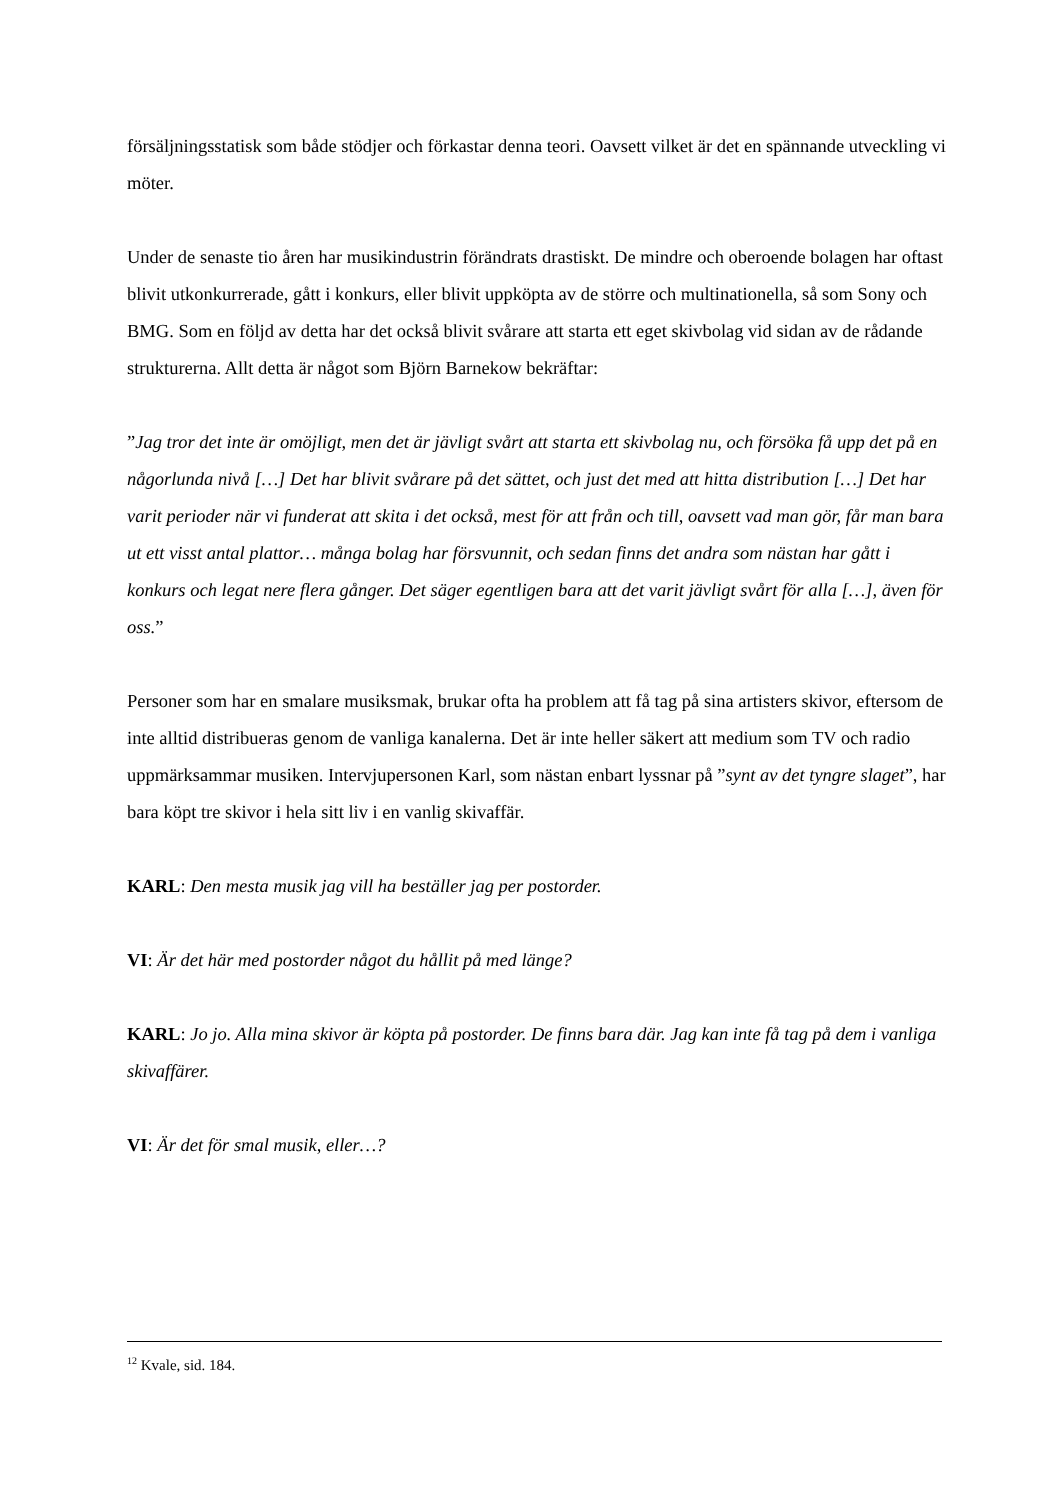försäljningsstatisk som både stödjer och förkastar denna teori. Oavsett vilket är det en spännande utveckling vi möter.
Under de senaste tio åren har musikindustrin förändrats drastiskt. De mindre och oberoende bolagen har oftast blivit utkonkurrerade, gått i konkurs, eller blivit uppköpta av de större och multinationella, så som Sony och BMG. Som en följd av detta har det också blivit svårare att starta ett eget skivbolag vid sidan av de rådande strukturerna. Allt detta är något som Björn Barnekow bekräftar:
”Jag tror det inte är omöjligt, men det är jävligt svårt att starta ett skivbolag nu, och försöka få upp det på en någorlunda nivå […] Det har blivit svårare på det sättet, och just det med att hitta distribution […] Det har varit perioder när vi funderat att skita i det också, mest för att från och till, oavsett vad man gör, får man bara ut ett visst antal plattor… många bolag har försvunnit, och sedan finns det andra som nästan har gått i konkurs och legat nere flera gånger. Det säger egentligen bara att det varit jävligt svårt för alla […], även för oss.”
Personer som har en smalare musiksmak, brukar ofta ha problem att få tag på sina artisters skivor, eftersom de inte alltid distribueras genom de vanliga kanalerna. Det är inte heller säkert att medium som TV och radio uppmärksammar musiken. Intervjupersonen Karl, som nästan enbart lyssnar på ”synt av det tyngre slaget”, har bara köpt tre skivor i hela sitt liv i en vanlig skivaffär.
KARL: Den mesta musik jag vill ha beställer jag per postorder.
VI: Är det här med postorder något du hållit på med länge?
KARL: Jo jo. Alla mina skivor är köpta på postorder. De finns bara där. Jag kan inte få tag på dem i vanliga skivaffärer.
VI: Är det för smal musik, eller…?
<sup>12</sup> Kvale, sid. 184.